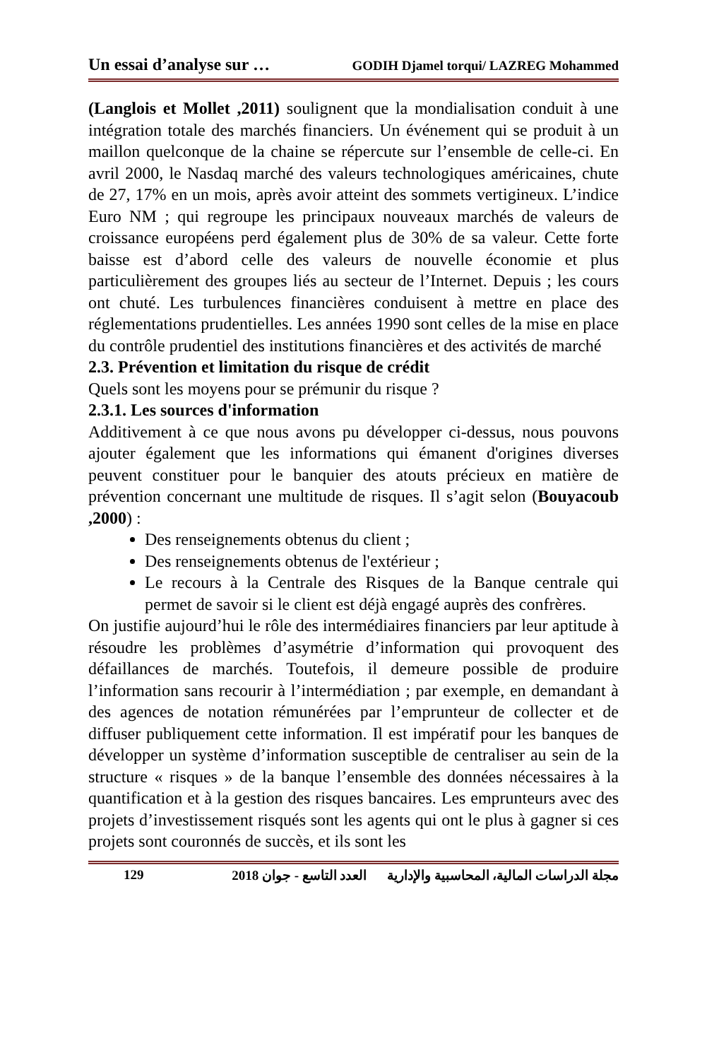Un essai d’analyse sur … GODIH Djamel torqui/ LAZREG Mohammed
(Langlois et Mollet ,2011) soulignent que la mondialisation conduit à une intégration totale des marchés financiers. Un événement qui se produit à un maillon quelconque de la chaine se répercute sur l’ensemble de celle-ci. En avril 2000, le Nasdaq marché des valeurs technologiques américaines, chute de 27, 17% en un mois, après avoir atteint des sommets vertigineux. L’indice Euro NM ; qui regroupe les principaux nouveaux marchés de valeurs de croissance européens perd également plus de 30% de sa valeur. Cette forte baisse est d’abord celle des valeurs de nouvelle économie et plus particulièrement des groupes liés au secteur de l’Internet. Depuis ; les cours ont chuté. Les turbulences financières conduisent à mettre en place des réglementations prudentielles. Les années 1990 sont celles de la mise en place du contrôle prudentiel des institutions financières et des activités de marché
2.3. Prévention et limitation du risque de crédit
Quels sont les moyens pour se prémunir du risque ?
2.3.1. Les sources d'information
Additivement à ce que nous avons pu développer ci-dessus, nous pouvons ajouter également que les informations qui émanent d'origines diverses peuvent constituer pour le banquier des atouts précieux en matière de prévention concernant une multitude de risques. Il s’agit selon (Bouyacoub ,2000) :
Des renseignements obtenus du client ;
Des renseignements obtenus de l'extérieur ;
Le recours à la Centrale des Risques de la Banque centrale qui permet de savoir si le client est déjà engagé auprès des confrères.
On justifie aujourd’hui le rôle des intermédiaires financiers par leur aptitude à résoudre les problèmes d’asymétrie d’information qui provoquent des défaillances de marchés. Toutefois, il demeure possible de produire l’information sans recourir à l’intermédiation ; par exemple, en demandant à des agences de notation rémunérées par l’emprunteur de collecter et de diffuser publiquement cette information. Il est impératif pour les banques de développer un système d’information susceptible de centraliser au sein de la structure « risques » de la banque l’ensemble des données nécessaires à la quantification et à la gestion des risques bancaires. Les emprunteurs avec des projets d’investissement risqués sont les agents qui ont le plus à gagner si ces projets sont couronnés de succès, et ils sont les
مجلة الدراسات المالية، المحاسبية والإدارية العدد التاسع - جوان 2018 129